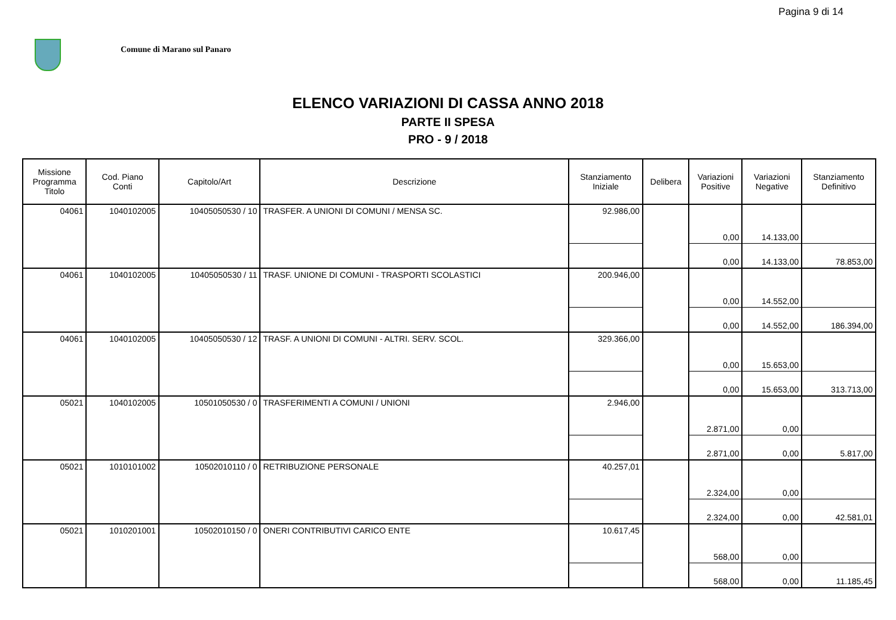Pagina 9 di 14
Comune di Marano sul Panaro
ELENCO VARIAZIONI DI CASSA ANNO 2018
PARTE II SPESA
PRO - 9 / 2018
| Missione Programma Titolo | Cod. Piano Conti | Capitolo/Art | Descrizione | Stanziamento Iniziale | Delibera | Variazioni Positive | Variazioni Negative | Stanziamento Definitivo |
| --- | --- | --- | --- | --- | --- | --- | --- | --- |
| 04061 | 1040102005 | 10405050530 / 10 | TRASFER. A UNIONI DI COMUNI / MENSA SC. | 92.986,00 | | 0,00 | 14.133,00 | |
| | | | | | | 0,00 | 14.133,00 | 78.853,00 |
| 04061 | 1040102005 | 10405050530 / 11 | TRASF. UNIONE DI COMUNI - TRASPORTI SCOLASTICI | 200.946,00 | | 0,00 | 14.552,00 | |
| | | | | | | 0,00 | 14.552,00 | 186.394,00 |
| 04061 | 1040102005 | 10405050530 / 12 | TRASF. A UNIONI DI COMUNI - ALTRI. SERV. SCOL. | 329.366,00 | | 0,00 | 15.653,00 | |
| | | | | | | 0,00 | 15.653,00 | 313.713,00 |
| 05021 | 1040102005 | 10501050530 / 0 | TRASFERIMENTI A COMUNI / UNIONI | 2.946,00 | | 2.871,00 | 0,00 | |
| | | | | | | 2.871,00 | 0,00 | 5.817,00 |
| 05021 | 1010101002 | 10502010110 / 0 | RETRIBUZIONE PERSONALE | 40.257,01 | | 2.324,00 | 0,00 | |
| | | | | | | 2.324,00 | 0,00 | 42.581,01 |
| 05021 | 1010201001 | 10502010150 / 0 | ONERI CONTRIBUTIVI CARICO ENTE | 10.617,45 | | 568,00 | 0,00 | |
| | | | | | | 568,00 | 0,00 | 11.185,45 |